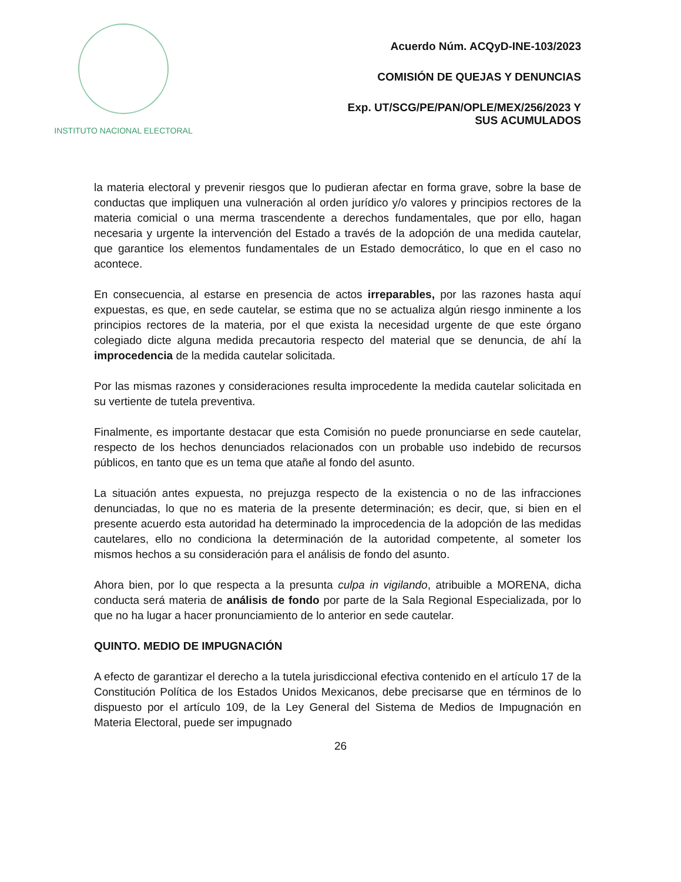INSTITUTO NACIONAL ELECTORAL
Acuerdo Núm. ACQyD-INE-103/2023
COMISIÓN DE QUEJAS Y DENUNCIAS
Exp. UT/SCG/PE/PAN/OPLE/MEX/256/2023 Y
SUS ACUMULADOS
la materia electoral y prevenir riesgos que lo pudieran afectar en forma grave, sobre la base de conductas que impliquen una vulneración al orden jurídico y/o valores y principios rectores de la materia comicial o una merma trascendente a derechos fundamentales, que por ello, hagan necesaria y urgente la intervención del Estado a través de la adopción de una medida cautelar, que garantice los elementos fundamentales de un Estado democrático, lo que en el caso no acontece.
En consecuencia, al estarse en presencia de actos irreparables, por las razones hasta aquí expuestas, es que, en sede cautelar, se estima que no se actualiza algún riesgo inminente a los principios rectores de la materia, por el que exista la necesidad urgente de que este órgano colegiado dicte alguna medida precautoria respecto del material que se denuncia, de ahí la improcedencia de la medida cautelar solicitada.
Por las mismas razones y consideraciones resulta improcedente la medida cautelar solicitada en su vertiente de tutela preventiva.
Finalmente, es importante destacar que esta Comisión no puede pronunciarse en sede cautelar, respecto de los hechos denunciados relacionados con un probable uso indebido de recursos públicos, en tanto que es un tema que atañe al fondo del asunto.
La situación antes expuesta, no prejuzga respecto de la existencia o no de las infracciones denunciadas, lo que no es materia de la presente determinación; es decir, que, si bien en el presente acuerdo esta autoridad ha determinado la improcedencia de la adopción de las medidas cautelares, ello no condiciona la determinación de la autoridad competente, al someter los mismos hechos a su consideración para el análisis de fondo del asunto.
Ahora bien, por lo que respecta a la presunta culpa in vigilando, atribuible a MORENA, dicha conducta será materia de análisis de fondo por parte de la Sala Regional Especializada, por lo que no ha lugar a hacer pronunciamiento de lo anterior en sede cautelar.
QUINTO. MEDIO DE IMPUGNACIÓN
A efecto de garantizar el derecho a la tutela jurisdiccional efectiva contenido en el artículo 17 de la Constitución Política de los Estados Unidos Mexicanos, debe precisarse que en términos de lo dispuesto por el artículo 109, de la Ley General del Sistema de Medios de Impugnación en Materia Electoral, puede ser impugnado
26